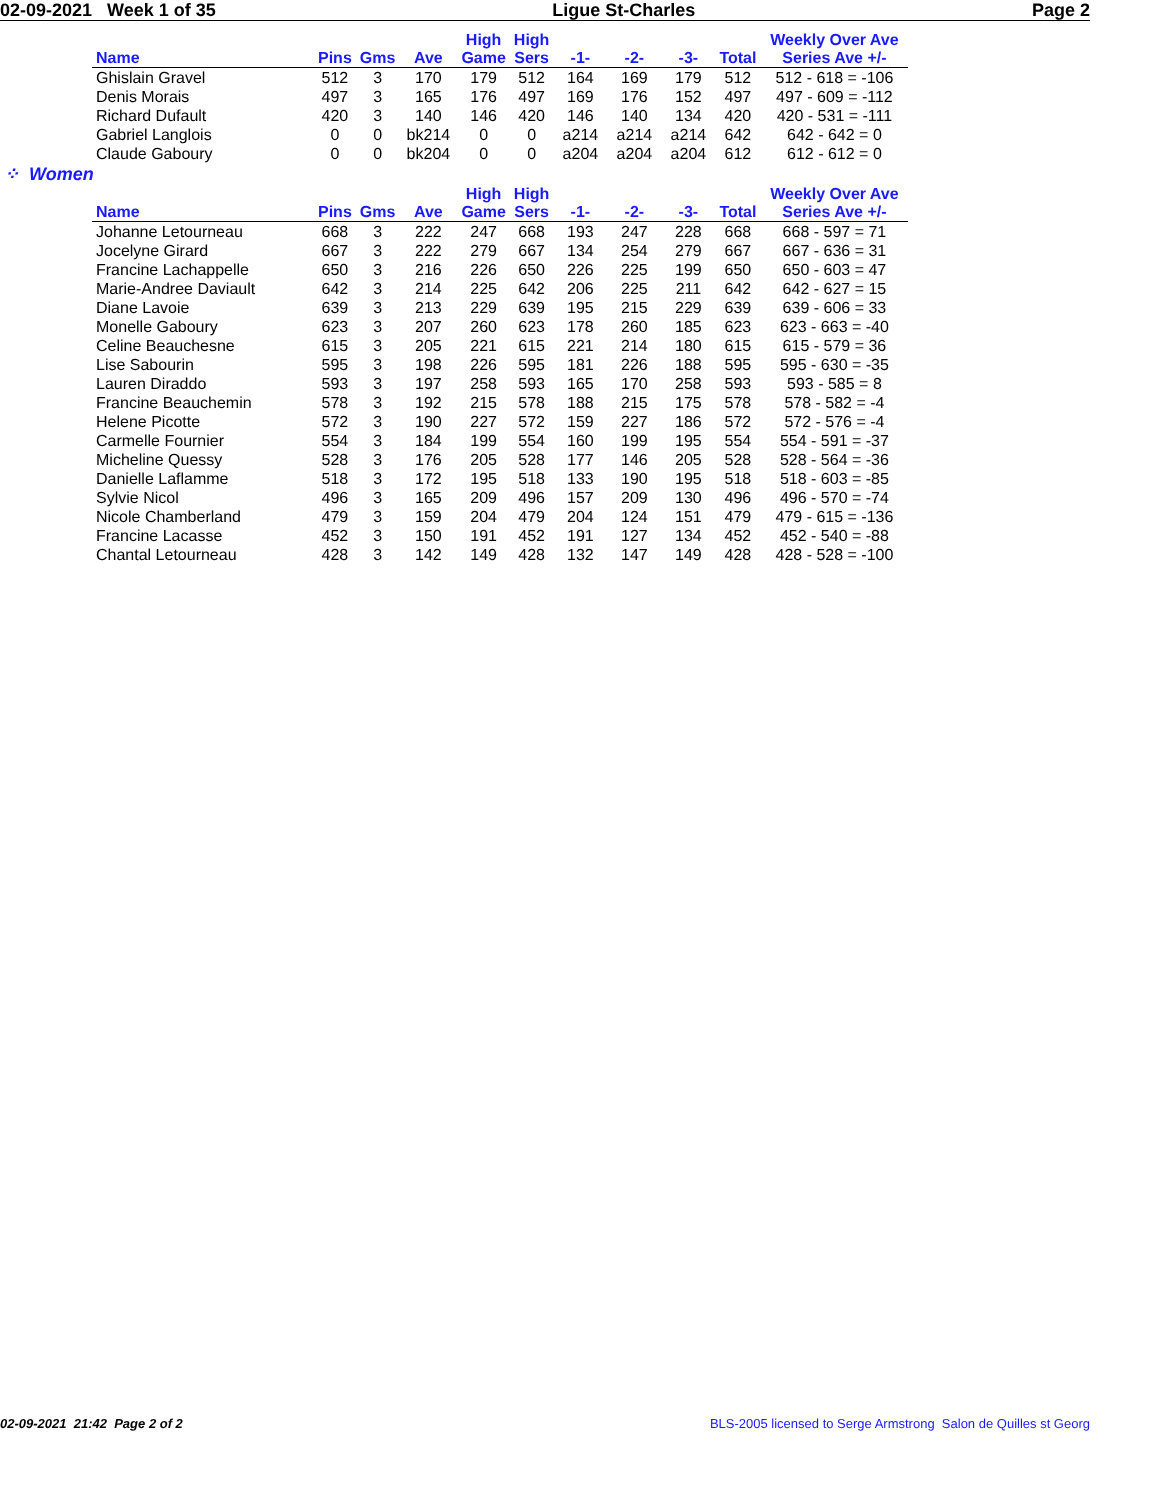02-09-2021 Week 1 of 35 Ligue St-Charles Page 2
| Name | Pins | Gms | Ave | High Game | High Sers | -1- | -2- | -3- | Total | Weekly Over Ave Series Ave +/- |
| --- | --- | --- | --- | --- | --- | --- | --- | --- | --- | --- |
| Ghislain Gravel | 512 | 3 | 170 | 179 | 512 | 164 | 169 | 179 | 512 | 512 - 618 = -106 |
| Denis Morais | 497 | 3 | 165 | 176 | 497 | 169 | 176 | 152 | 497 | 497 - 609 = -112 |
| Richard Dufault | 420 | 3 | 140 | 146 | 420 | 146 | 140 | 134 | 420 | 420 - 531 = -111 |
| Gabriel Langlois | 0 | 0 | bk214 | 0 | 0 | a214 | a214 | a214 | 642 | 642 - 642 = 0 |
| Claude Gaboury | 0 | 0 | bk204 | 0 | 0 | a204 | a204 | a204 | 612 | 612 - 612 = 0 |
⁘ Women
| Name | Pins | Gms | Ave | High Game | High Sers | -1- | -2- | -3- | Total | Weekly Over Ave Series Ave +/- |
| --- | --- | --- | --- | --- | --- | --- | --- | --- | --- | --- |
| Johanne Letourneau | 668 | 3 | 222 | 247 | 668 | 193 | 247 | 228 | 668 | 668 - 597 = 71 |
| Jocelyne Girard | 667 | 3 | 222 | 279 | 667 | 134 | 254 | 279 | 667 | 667 - 636 = 31 |
| Francine Lachappelle | 650 | 3 | 216 | 226 | 650 | 226 | 225 | 199 | 650 | 650 - 603 = 47 |
| Marie-Andree Daviault | 642 | 3 | 214 | 225 | 642 | 206 | 225 | 211 | 642 | 642 - 627 = 15 |
| Diane Lavoie | 639 | 3 | 213 | 229 | 639 | 195 | 215 | 229 | 639 | 639 - 606 = 33 |
| Monelle Gaboury | 623 | 3 | 207 | 260 | 623 | 178 | 260 | 185 | 623 | 623 - 663 = -40 |
| Celine Beauchesne | 615 | 3 | 205 | 221 | 615 | 221 | 214 | 180 | 615 | 615 - 579 = 36 |
| Lise Sabourin | 595 | 3 | 198 | 226 | 595 | 181 | 226 | 188 | 595 | 595 - 630 = -35 |
| Lauren Diraddo | 593 | 3 | 197 | 258 | 593 | 165 | 170 | 258 | 593 | 593 - 585 = 8 |
| Francine Beauchemin | 578 | 3 | 192 | 215 | 578 | 188 | 215 | 175 | 578 | 578 - 582 = -4 |
| Helene Picotte | 572 | 3 | 190 | 227 | 572 | 159 | 227 | 186 | 572 | 572 - 576 = -4 |
| Carmelle Fournier | 554 | 3 | 184 | 199 | 554 | 160 | 199 | 195 | 554 | 554 - 591 = -37 |
| Micheline Quessy | 528 | 3 | 176 | 205 | 528 | 177 | 146 | 205 | 528 | 528 - 564 = -36 |
| Danielle Laflamme | 518 | 3 | 172 | 195 | 518 | 133 | 190 | 195 | 518 | 518 - 603 = -85 |
| Sylvie Nicol | 496 | 3 | 165 | 209 | 496 | 157 | 209 | 130 | 496 | 496 - 570 = -74 |
| Nicole Chamberland | 479 | 3 | 159 | 204 | 479 | 204 | 124 | 151 | 479 | 479 - 615 = -136 |
| Francine Lacasse | 452 | 3 | 150 | 191 | 452 | 191 | 127 | 134 | 452 | 452 - 540 = -88 |
| Chantal Letourneau | 428 | 3 | 142 | 149 | 428 | 132 | 147 | 149 | 428 | 428 - 528 = -100 |
02-09-2021 21:42 Page 2 of 2 BLS-2005 licensed to Serge Armstrong Salon de Quilles st Georg